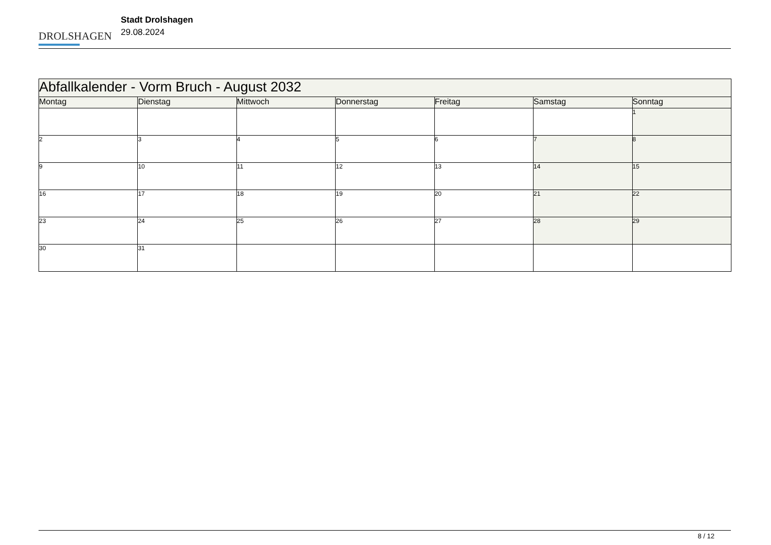DROLSHAGEN
Stadt Drolshagen
29.08.2024
| Abfallkalender - Vorm Bruch - August 2032 | | | | | | |
| --- | --- | --- | --- | --- | --- | --- |
| Montag | Dienstag | Mittwoch | Donnerstag | Freitag | Samstag | Sonntag |
| | | | | | | 1 |
| 2 | 3 | 4 | 5 | 6 | 7 | 8 |
| 9 | 10 | 11 | 12 | 13 | 14 | 15 |
| 16 | 17 | 18 | 19 | 20 | 21 | 22 |
| 23 | 24 | 25 | 26 | 27 | 28 | 29 |
| 30 | 31 | | | | | |
8 / 12